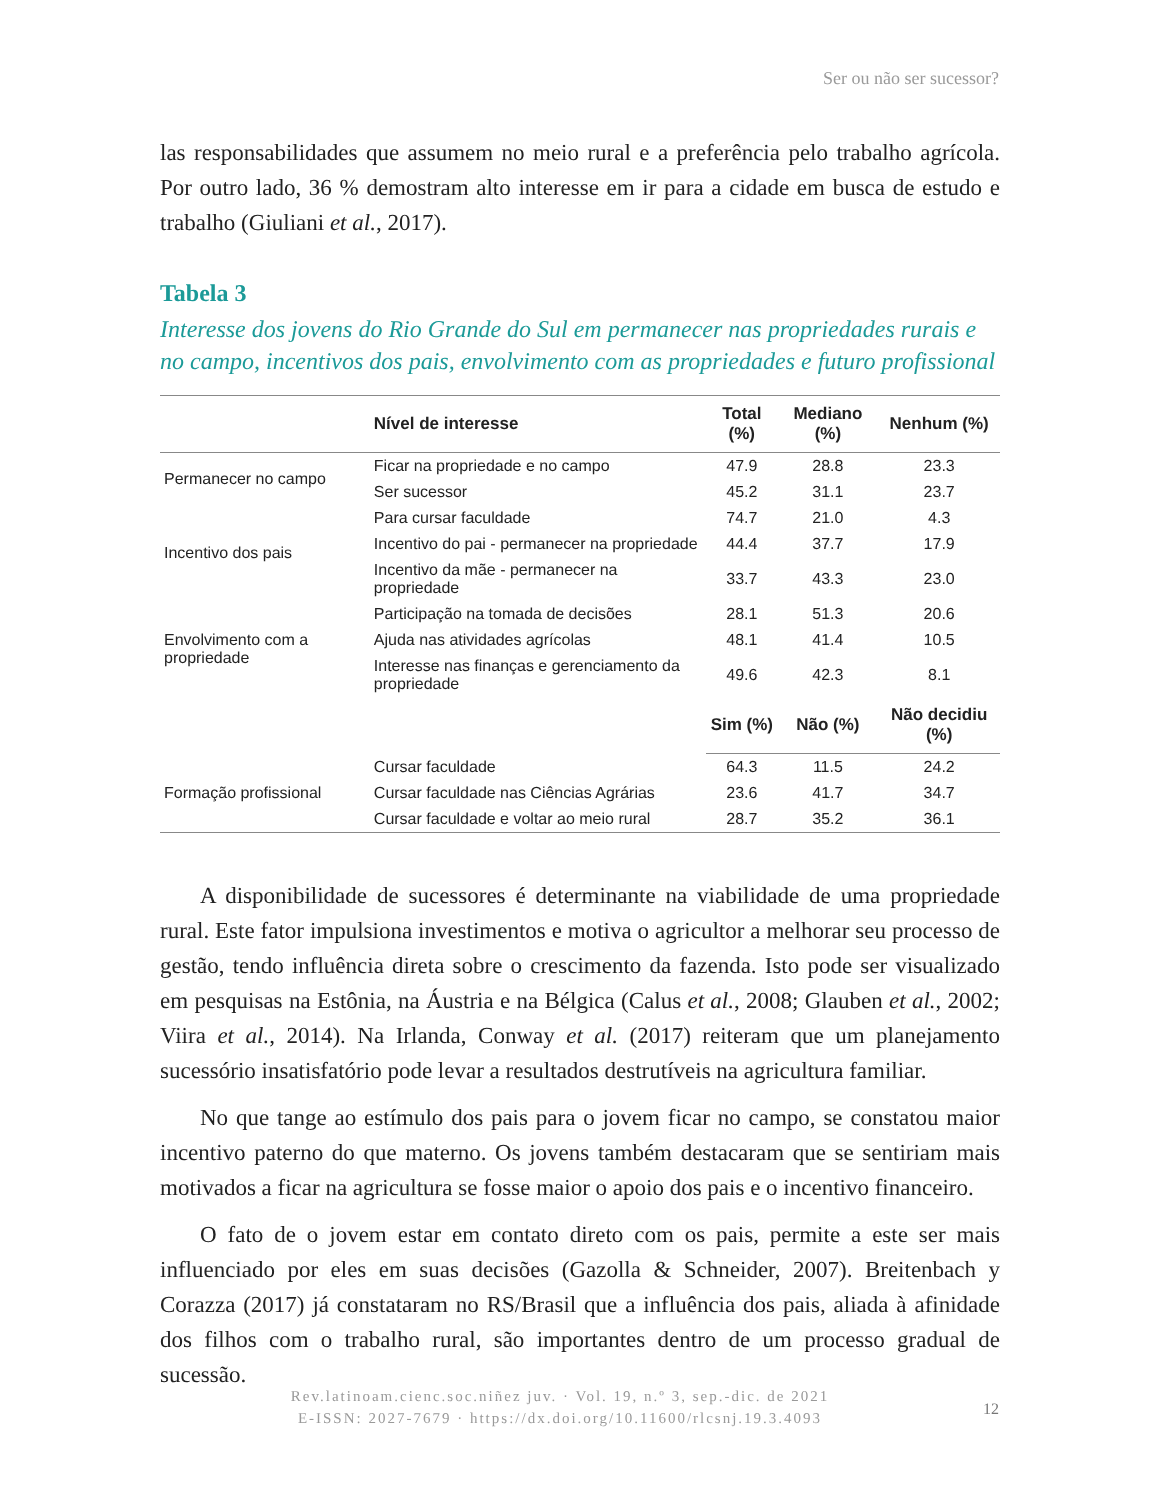Ser ou não ser sucessor?
las responsabilidades que assumem no meio rural e a preferência pelo trabalho agrícola. Por outro lado, 36 % demostram alto interesse em ir para a cidade em busca de estudo e trabalho (Giuliani et al., 2017).
Tabela 3
Interesse dos jovens do Rio Grande do Sul em permanecer nas propriedades rurais e no campo, incentivos dos pais, envolvimento com as propriedades e futuro profissional
| | Nível de interesse | Total (%) | Mediano (%) | Nenhum (%) |
| --- | --- | --- | --- | --- |
| Permanecer no campo | Ficar na propriedade e no campo | 47.9 | 28.8 | 23.3 |
| | Ser sucessor | 45.2 | 31.1 | 23.7 |
| Incentivo dos pais | Para cursar faculdade | 74.7 | 21.0 | 4.3 |
| | Incentivo do pai - permanecer na propriedade | 44.4 | 37.7 | 17.9 |
| | Incentivo da mãe - permanecer na propriedade | 33.7 | 43.3 | 23.0 |
| Envolvimento com a propriedade | Participação na tomada de decisões | 28.1 | 51.3 | 20.6 |
| | Ajuda nas atividades agrícolas | 48.1 | 41.4 | 10.5 |
| | Interesse nas finanças e gerenciamento da propriedade | 49.6 | 42.3 | 8.1 |
| | | Sim (%) | Não (%) | Não decidiu (%) |
| Formação profissional | Cursar faculdade | 64.3 | 11.5 | 24.2 |
| | Cursar faculdade nas Ciências Agrárias | 23.6 | 41.7 | 34.7 |
| | Cursar faculdade e voltar ao meio rural | 28.7 | 35.2 | 36.1 |
A disponibilidade de sucessores é determinante na viabilidade de uma propriedade rural. Este fator impulsiona investimentos e motiva o agricultor a melhorar seu processo de gestão, tendo influência direta sobre o crescimento da fazenda. Isto pode ser visualizado em pesquisas na Estônia, na Áustria e na Bélgica (Calus et al., 2008; Glauben et al., 2002; Viira et al., 2014). Na Irlanda, Conway et al. (2017) reiteram que um planejamento sucessório insatisfatório pode levar a resultados destrutíveis na agricultura familiar.
No que tange ao estímulo dos pais para o jovem ficar no campo, se constatou maior incentivo paterno do que materno. Os jovens também destacaram que se sentiriam mais motivados a ficar na agricultura se fosse maior o apoio dos pais e o incentivo financeiro.
O fato de o jovem estar em contato direto com os pais, permite a este ser mais influenciado por eles em suas decisões (Gazolla & Schneider, 2007). Breitenbach y Corazza (2017) já constataram no RS/Brasil que a influência dos pais, aliada à afinidade dos filhos com o trabalho rural, são importantes dentro de um processo gradual de sucessão.
Rev.latinoam.cienc.soc.niñez juv. · Vol. 19, n.º 3, sep.-dic. de 2021
E-ISSN: 2027-7679 · https://dx.doi.org/10.11600/rlcsnj.19.3.4093
12